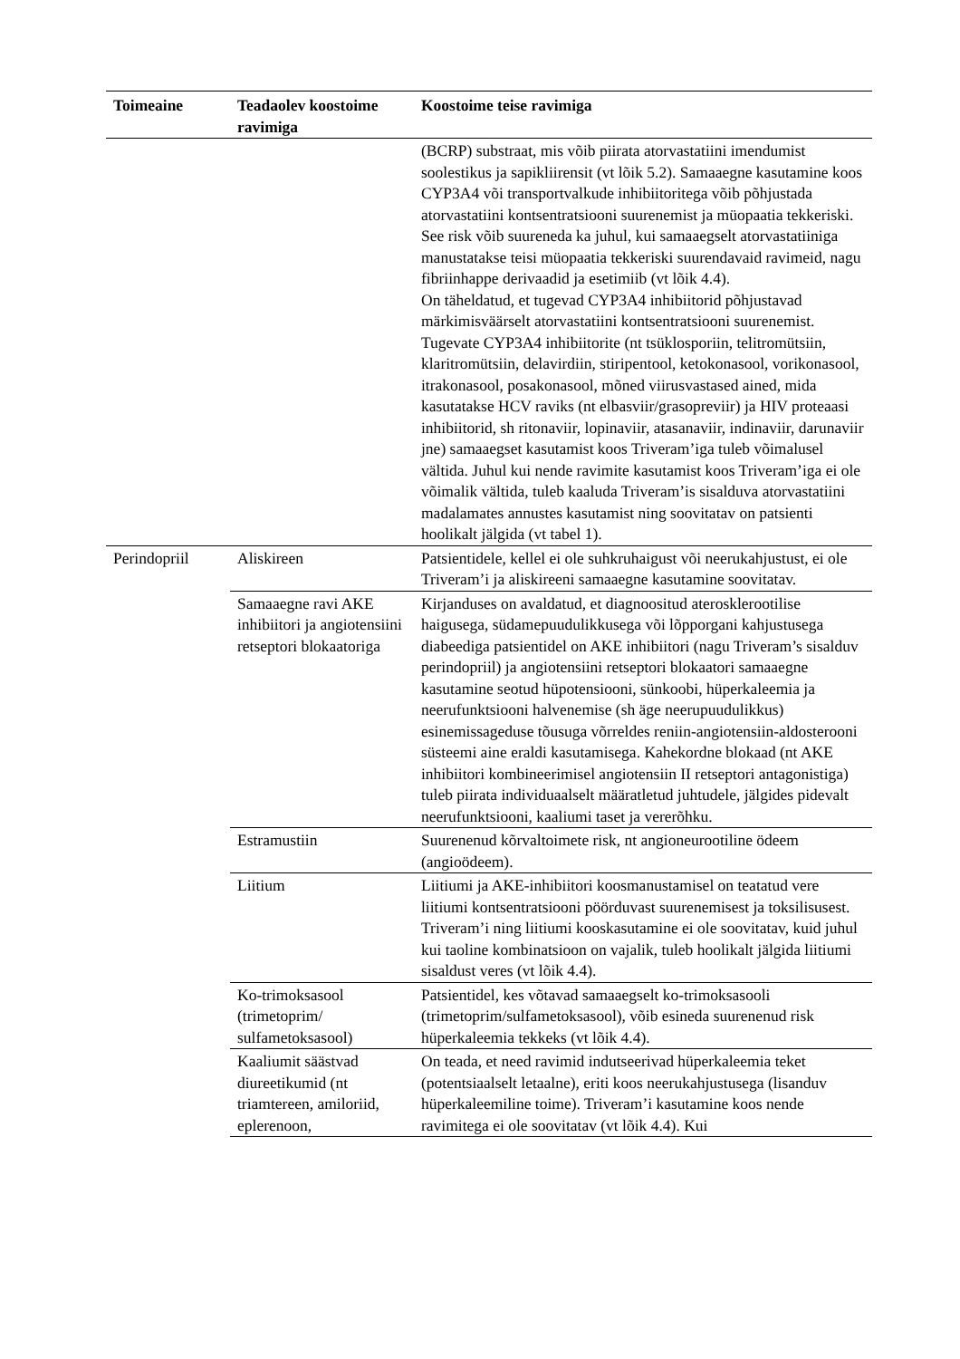| Toimeaine | Teadaolev koostoime ravimiga | Koostoime teise ravimiga |
| --- | --- | --- |
| | | (BCRP) substraat, mis võib piirata atorvastatiini imendumist soolestikus ja sapikliirensit (vt lõik 5.2). Samaaegne kasutamine koos CYP3A4 või transportvalkude inhibiitoritega võib põhjustada atorvastatiini kontsentratsiooni suurenemist ja müopaatia tekkeriski. See risk võib suureneda ka juhul, kui samaaegselt atorvastatiiniga manustatakse teisi müopaatia tekkeriski suurendavaid ravimeid, nagu fibriinhappe derivaadid ja esetimiib (vt lõik 4.4). On täheldatud, et tugevad CYP3A4 inhibiitorid põhjustavad märkimisväärselt atorvastatiini kontsentratsiooni suurenemist. Tugevate CYP3A4 inhibiitorite (nt tsüklosporiin, telitromütsiin, klaritromütsiin, delavirdiin, stiripentool, ketokonasool, vorikonasool, itrakonasool, posakonasool, mõned viirusvastased ained, mida kasutatakse HCV raviks (nt elbasviir/grasopreviir) ja HIV proteaasi inhibiitorid, sh ritonaviir, lopinaviir, atasanaviir, indinaviir, darunaviir jne) samaaegset kasutamist koos Triveram’iga tuleb võimalusel vältida. Juhul kui nende ravimite kasutamist koos Triveram’iga ei ole võimalik vältida, tuleb kaaluda Triveram’is sisalduva atorvastatiini madalamates annustes kasutamist ning soovitatav on patsienti hoolikalt jälgida (vt tabel 1). |
| Perindopriil | Aliskireen | Patsientidele, kellel ei ole suhkruhaigust või neerukahjustust, ei ole Triveram’i ja aliskireeni samaaegne kasutamine soovitatav. |
| | Samaaegne ravi AKE inhibiitori ja angiotensiini retseptori blokaatoriga | Kirjanduses on avaldatud, et diagnoositud aterosklerootilise haigusega, südamepuudulikkusega või lõpporgani kahjustusega diabeediga patsientidel on AKE inhibiitori (nagu Triveram’s sisalduv perindopriil) ja angiotensiini retseptori blokaatori samaaegne kasutamine seotud hüpotensiooni, sünkoobi, hüperkaleemia ja neerufunktsiooni halvenemise (sh äge neerupuudulikkus) esinemissageduse tõusuga võrreldes reniin-angiotensiin-aldosterooni süsteemi aine eraldi kasutamisega. Kahekordne blokaad (nt AKE inhibiitori kombineerimisel angiotensiin II retseptori antagonistiga) tuleb piirata individuaalselt määratletud juhtudele, jälgides pidevalt neerufunktsiooni, kaaliumi taset ja vererõhku. |
| | Estramustiin | Suurenenud kõrvaltoimete risk, nt angioneurootiline ödeem (angioödeem). |
| | Liitium | Liitiumi ja AKE-inhibiitori koosmanustamisel on teatatud vere liitiumi kontsentratsiooni pöörduvast suurenemisest ja toksilisusest. Triveram’i ning liitiumi kooskasutamine ei ole soovitatav, kuid juhul kui taoline kombinatsioon on vajalik, tuleb hoolikalt jälgida liitiumi sisaldust veres (vt lõik 4.4). |
| | Ko-trimoksasool (trimetoprim/ sulfametoksasool) | Patsientidel, kes võtavad samaaegselt ko-trimoksasooli (trimetoprim/sulfametoksasool), võib esineda suurenenud risk hüperkaleemia tekkeks (vt lõik 4.4). |
| | Kaaliumit säästvad diureetikumid (nt triamtereen, amiloriid, eplerenoon, | On teada, et need ravimid indutseerivad hüperkaleemia teket (potentsiaalselt letaalne), eriti koos neerukahjustusega (lisanduv hüperkaleemiline toime). Triveram’i kasutamine koos nende ravimitega ei ole soovitatav (vt lõik 4.4). Kui |